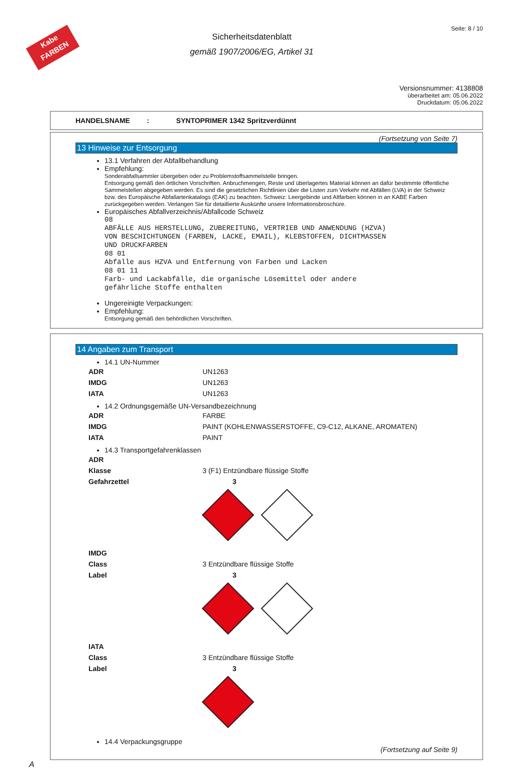Kabe
FARBEN
Sicherheitsdatenblatt
gemäß 1907/2006/EG, Artikel 31
Seite: 8 / 10
Versionsnummer: 4138808
überarbeitet am: 05.06.2022
Druckdatum: 05.06.2022
HANDELSNAME : SYNTOPRIMER 1342 Spritzverdünnt
(Fortsetzung von Seite 7)
13 Hinweise zur Entsorgung
13.1 Verfahren der Abfallbehandlung
Empfehlung:
Sonderabfallsammler übergeben oder zu Problemstoffsammelstelle bringen.
Entsorgung gemäß den örtlichen Vorschriften. Anbruchmengen, Reste und überlagertes Material können an dafür bestimmte öffentliche Sammelstellen abgegeben werden. Es sind die gesetzlichen Richtlinien über die Listen zum Verkehr mit Abfällen (LVA) in der Schweiz bzw. des Europäische Abfallartenkatalogs (EAK) zu beachten. Schweiz: Leergebinde und Altfarben können in an KABE Farben zurückgegeben werden. Verlangen Sie für detaillierte Auskünfte unsere Informationsbroschüre.
Europäisches Abfallverzeichnis/Abfallcode Schweiz
08
ABFÄLLE AUS HERSTELLUNG, ZUBEREITUNG, VERTRIEB UND ANWENDUNG (HZVA)
VON BESCHICHTUNGEN (FARBEN, LACKE, EMAIL), KLEBSTOFFEN, DICHTMASSEN
UND DRUCKFARBEN
08 01
Abfälle aus HZVA und Entfernung von Farben und Lacken
08 01 11
Farb- und Lackabfälle, die organische Lösemittel oder andere
gefährliche Stoffe enthalten
Ungereinigte Verpackungen:
Empfehlung:
Entsorgung gemäß den behördlichen Vorschriften.
14 Angaben zum Transport
14.1 UN-Nummer
| ADR | UN1263 |
| IMDG | UN1263 |
| IATA | UN1263 |
14.2 Ordnungsgemäße UN-Versandbezeichnung
| ADR | FARBE |
| IMDG | PAINT (KOHLENWASSERSTOFFE, C9-C12, ALKANE, AROMATEN) |
| IATA | PAINT |
14.3 Transportgefahrenklassen
| ADR | |
| Klasse | 3 (F1) Entzündbare flüssige Stoffe |
| Gefahrzettel | 3 |
| IMDG | |
| Class | 3 Entzündbare flüssige Stoffe |
| Label | 3 |
| IATA | |
| Class | 3 Entzündbare flüssige Stoffe |
| Label | 3 |
14.4 Verpackungsgruppe
(Fortsetzung auf Seite 9)
A